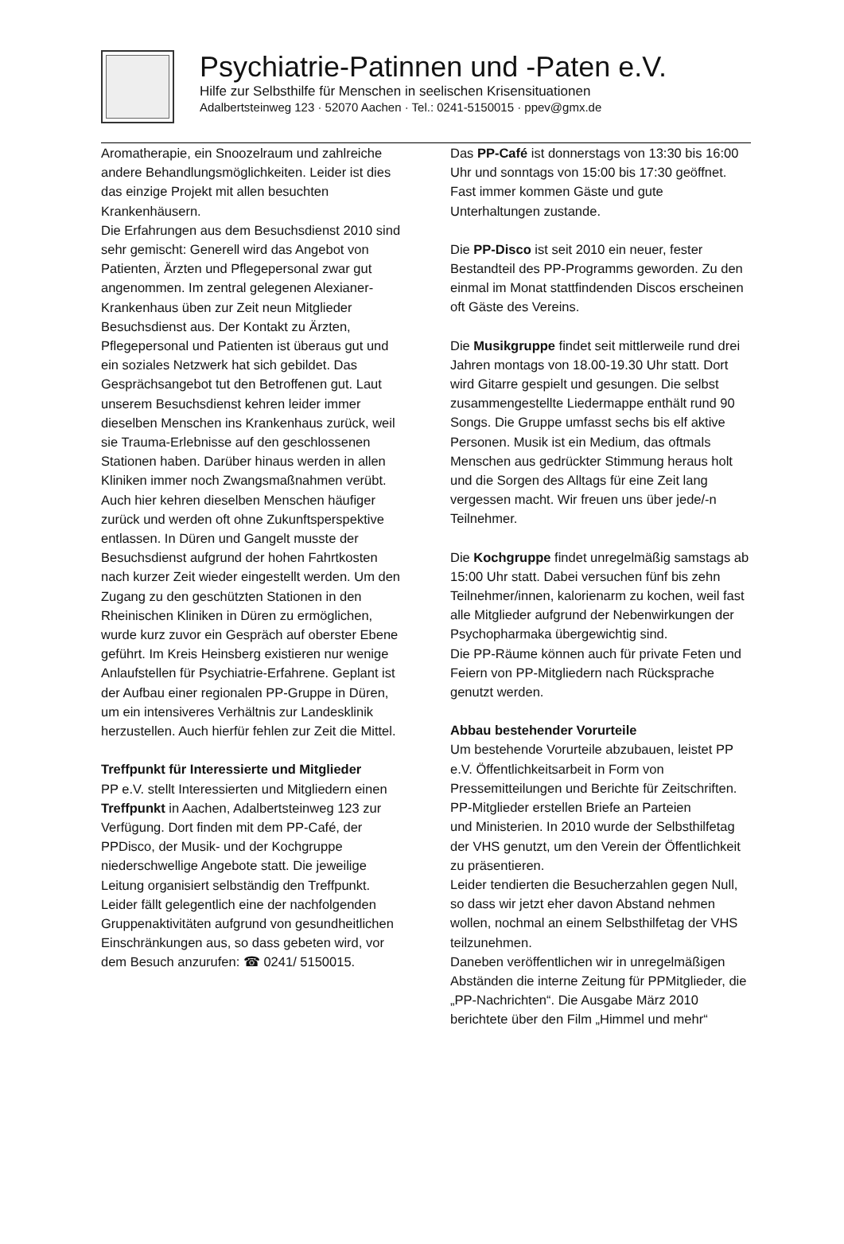Psychiatrie-Patinnen und -Paten e.V.
Hilfe zur Selbsthilfe für Menschen in seelischen Krisensituationen
Adalbertsteinweg 123 · 52070 Aachen · Tel.: 0241-5150015 · ppev@gmx.de
Aromatherapie, ein Snoozelraum und zahlreiche andere Behandlungsmöglichkeiten. Leider ist dies das einzige Projekt mit allen besuchten Krankenhäusern.
Die Erfahrungen aus dem Besuchsdienst 2010 sind sehr gemischt: Generell wird das Angebot von Patienten, Ärzten und Pflegepersonal zwar gut angenommen. Im zentral gelegenen Alexianer-Krankenhaus üben zur Zeit neun Mitglieder Besuchsdienst aus. Der Kontakt zu Ärzten, Pflegepersonal und Patienten ist überaus gut und ein soziales Netzwerk hat sich gebildet. Das Gesprächsangebot tut den Betroffenen gut. Laut unserem Besuchsdienst kehren leider immer dieselben Menschen ins Krankenhaus zurück, weil sie Trauma-Erlebnisse auf den geschlossenen Stationen haben. Darüber hinaus werden in allen Kliniken immer noch Zwangsmaßnahmen verübt. Auch hier kehren dieselben Menschen häufiger zurück und werden oft ohne Zukunftsperspektive entlassen. In Düren und Gangelt musste der Besuchsdienst aufgrund der hohen Fahrtkosten nach kurzer Zeit wieder eingestellt werden. Um den Zugang zu den geschützten Stationen in den Rheinischen Kliniken in Düren zu ermöglichen, wurde kurz zuvor ein Gespräch auf oberster Ebene geführt. Im Kreis Heinsberg existieren nur wenige Anlaufstellen für Psychiatrie-Erfahrene. Geplant ist der Aufbau einer regionalen PP-Gruppe in Düren, um ein intensiveres Verhältnis zur Landesklinik herzustellen. Auch hierfür fehlen zur Zeit die Mittel.
Treffpunkt für Interessierte und Mitglieder
PP e.V. stellt Interessierten und Mitgliedern einen Treffpunkt in Aachen, Adalbertsteinweg 123 zur Verfügung. Dort finden mit dem PP-Café, der PPDisco, der Musik- und der Kochgruppe niederschwellige Angebote statt. Die jeweilige Leitung organisiert selbständig den Treffpunkt. Leider fällt gelegentlich eine der nachfolgenden Gruppenaktivitäten aufgrund von gesundheitlichen Einschränkungen aus, so dass gebeten wird, vor dem Besuch anzurufen: ☎ 0241/ 5150015.
Das PP-Café ist donnerstags von 13:30 bis 16:00 Uhr und sonntags von 15:00 bis 17:30 geöffnet. Fast immer kommen Gäste und gute Unterhaltungen zustande.
Die PP-Disco ist seit 2010 ein neuer, fester Bestandteil des PP-Programms geworden. Zu den einmal im Monat stattfindenden Discos erscheinen oft Gäste des Vereins.
Die Musikgruppe findet seit mittlerweile rund drei Jahren montags von 18.00-19.30 Uhr statt. Dort wird Gitarre gespielt und gesungen. Die selbst zusammengestellte Liedermappe enthält rund 90 Songs. Die Gruppe umfasst sechs bis elf aktive Personen. Musik ist ein Medium, das oftmals Menschen aus gedrückter Stimmung heraus holt und die Sorgen des Alltags für eine Zeit lang vergessen macht. Wir freuen uns über jede/-n Teilnehmer.
Die Kochgruppe findet unregelmäßig samstags ab 15:00 Uhr statt. Dabei versuchen fünf bis zehn Teilnehmer/innen, kalorienarm zu kochen, weil fast alle Mitglieder aufgrund der Nebenwirkungen der Psychopharmaka übergewichtig sind.
Die PP-Räume können auch für private Feten und Feiern von PP-Mitgliedern nach Rücksprache genutzt werden.
Abbau bestehender Vorurteile
Um bestehende Vorurteile abzubauen, leistet PP e.V. Öffentlichkeitsarbeit in Form von Pressemitteilungen und Berichte für Zeitschriften. PP-Mitglieder erstellen Briefe an Parteien
und Ministerien. In 2010 wurde der Selbsthilfetag der VHS genutzt, um den Verein der Öffentlichkeit zu präsentieren.
Leider tendierten die Besucherzahlen gegen Null, so dass wir jetzt eher davon Abstand nehmen wollen, nochmal an einem Selbsthilfetag der VHS teilzunehmen.
Daneben veröffentlichen wir in unregelmäßigen Abständen die interne Zeitung für PPMitglieder, die „PP-Nachrichten“. Die Ausgabe März 2010 berichtete über den Film „Himmel und mehr“